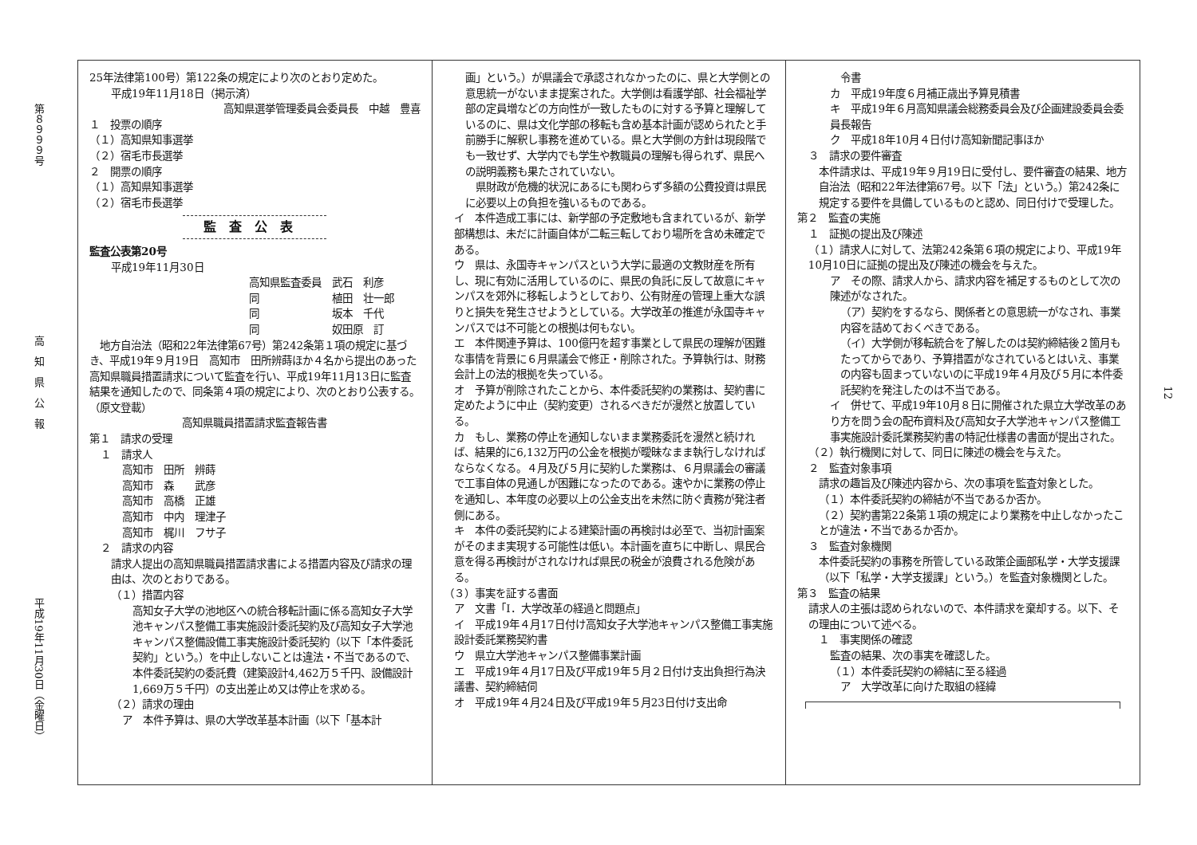第８９９９号
高　知　県　公　報
平成19年11月30日（金曜日）
25年法律第100号）第122条の規定により次のとおり定めた。
平成19年11月18日（掲示済）
高知県選挙管理委員会委員長　中越　豊喜
１　投票の順序
（１）高知県知事選挙
（２）宿毛市長選挙
２　開票の順序
（１）高知県知事選挙
（２）宿毛市長選挙
監査公表
監査公表第20号
平成19年11月30日
高知県監査委員　武石　利彦
同　　　　　　　植田　壮一郎
同　　　　　　　坂本　千代
同　　　　　　　奴田原　訂
　地方自治法（昭和22年法律第67号）第242条第１項の規定に基づき、平成19年９月19日　高知市　田所辨蒔ほか４名から提出のあった高知県職員措置請求について監査を行い、平成19年11月13日に監査結果を通知したので、同条第４項の規定により、次のとおり公表する。
（原文登載）
高知県職員措置請求監査報告書
第１　請求の受理
１　請求人
高知市　田所　辨蒔
高知市　森　　武彦
高知市　高橋　正雄
高知市　中内　理津子
高知市　梶川　フサ子
２　請求の内容
請求人提出の高知県職員措置請求書による措置内容及び請求の理由は、次のとおりである。
（１）措置内容
高知女子大学の池地区への統合移転計画に係る高知女子大学池キャンパス整備工事実施設計委託契約及び高知女子大学池キャンパス整備設備工事実施設計委託契約（以下「本件委託契約」という。）を中止しないことは違法・不当であるので、本件委託契約の委託費（建築設計4,462万５千円、設備設計1,669万５千円）の支出差止め又は停止を求める。
（２）請求の理由
ア　本件予算は、県の大学改革基本計画（以下「基本計
画」という。）が県議会で承認されなかったのに、県と大学側との意思統一がないまま提案された。大学側は看護学部、社会福祉学部の定員増などの方向性が一致したものに対する予算と理解しているのに、県は文化学部の移転も含め基本計画が認められたと手前勝手に解釈し事務を進めている。県と大学側の方針は現段階でも一致せず、大学内でも学生や教職員の理解も得られず、県民への説明義務も果たされていない。
　県財政が危機的状況にあるにも関わらず多額の公費投資は県民に必要以上の負担を強いるものである。
イ　本件造成工事には、新学部の予定敷地も含まれているが、新学部構想は、未だに計画自体が二転三転しており場所を含め未確定である。
ウ　県は、永国寺キャンパスという大学に最適の文教財産を所有し、現に有効に活用しているのに、県民の負託に反して故意にキャンパスを郊外に移転しようとしており、公有財産の管理上重大な誤りと損失を発生させようとしている。大学改革の推進が永国寺キャンパスでは不可能との根拠は何もない。
エ　本件関連予算は、100億円を超す事業として県民の理解が困難な事情を背景に６月県議会で修正・削除された。予算執行は、財務会計上の法的根拠を失っている。
オ　予算が削除されたことから、本件委託契約の業務は、契約書に定めたように中止（契約変更）されるべきだが漫然と放置している。
カ　もし、業務の停止を通知しないまま業務委託を漫然と続ければ、結果的に6,132万円の公金を根拠が曖昧なまま執行しなければならなくなる。４月及び５月に契約した業務は、６月県議会の審議で工事自体の見通しが困難になったのである。速やかに業務の停止を通知し、本年度の必要以上の公金支出を未然に防ぐ責務が発注者側にある。
キ　本件の委託契約による建築計画の再検討は必至で、当初計画案がそのまま実現する可能性は低い。本計画を直ちに中断し、県民合意を得る再検討がされなければ県民の税金が浪費される危険がある。
（３）事実を証する書面
ア　文書「Ⅰ．大学改革の経過と問題点」
イ　平成19年４月17日付け高知女子大学池キャンパス整備工事実施設計委託業務契約書
ウ　県立大学池キャンパス整備事業計画
エ　平成19年４月17日及び平成19年５月２日付け支出負担行為決議書、契約締結伺
オ　平成19年４月24日及び平成19年５月23日付け支出命
令書
カ　平成19年度６月補正歳出予算見積書
キ　平成19年６月高知県議会総務委員会及び企画建設委員会委員長報告
ク　平成18年10月４日付け高知新聞記事ほか
３　請求の要件審査
本件請求は、平成19年９月19日に受付し、要件審査の結果、地方自治法（昭和22年法律第67号。以下「法」という。）第242条に規定する要件を具備しているものと認め、同日付けで受理した。
第２　監査の実施
１　証拠の提出及び陳述
（１）請求人に対して、法第242条第６項の規定により、平成19年10月10日に証拠の提出及び陳述の機会を与えた。
ア　その際、請求人から、請求内容を補足するものとして次の陳述がなされた。
（ア）契約をするなら、関係者との意思統一がなされ、事業内容を詰めておくべきである。
（イ）大学側が移転統合を了解したのは契約締結後２箇月もたってからであり、予算措置がなされているとはいえ、事業の内容も固まっていないのに平成19年４月及び５月に本件委託契約を発注したのは不当である。
イ　併せて、平成19年10月８日に開催された県立大学改革のあり方を問う会の配布資料及び高知女子大学池キャンパス整備工事実施設計委託業務契約書の特記仕様書の書面が提出された。
（２）執行機関に対して、同日に陳述の機会を与えた。
２　監査対象事項
請求の趣旨及び陳述内容から、次の事項を監査対象とした。
（１）本件委託契約の締結が不当であるか否か。
（２）契約書第22条第１項の規定により業務を中止しなかったことが違法・不当であるか否か。
３　監査対象機関
本件委託契約の事務を所管している政策企画部私学・大学支援課（以下「私学・大学支援課」という。）を監査対象機関とした。
第３　監査の結果
請求人の主張は認められないので、本件請求を棄却する。以下、その理由について述べる。
１　事実関係の確認
監査の結果、次の事実を確認した。
（１）本件委託契約の締結に至る経過
ア　大学改革に向けた取組の経緯
12